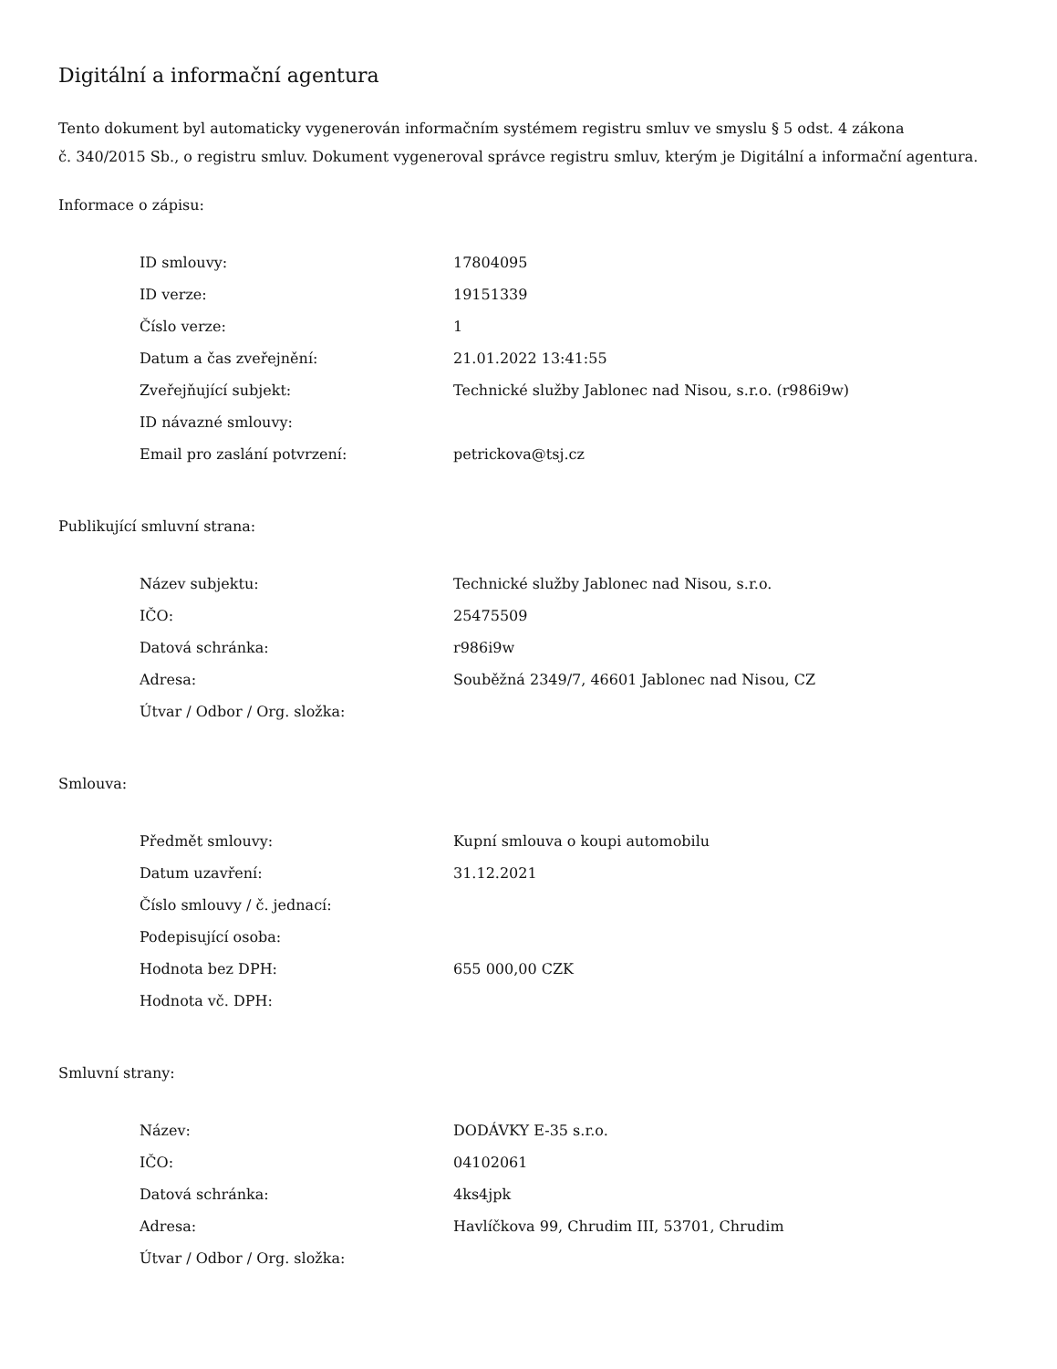Digitální a informační agentura
Tento dokument byl automaticky vygenerován informačním systémem registru smluv ve smyslu § 5 odst. 4 zákona
č. 340/2015 Sb., o registru smluv. Dokument vygeneroval správce registru smluv, kterým je Digitální a informační agentura.
Informace o zápisu:
| ID smlouvy: | 17804095 |
| ID verze: | 19151339 |
| Číslo verze: | 1 |
| Datum a čas zveřejnění: | 21.01.2022 13:41:55 |
| Zveřejňující subjekt: | Technické služby Jablonec nad Nisou, s.r.o. (r986i9w) |
| ID návazné smlouvy: | |
| Email pro zaslání potvrzení: | petrickova@tsj.cz |
Publikující smluvní strana:
| Název subjektu: | Technické služby Jablonec nad Nisou, s.r.o. |
| IČO: | 25475509 |
| Datová schránka: | r986i9w |
| Adresa: | Souběžná 2349/7, 46601 Jablonec nad Nisou, CZ |
| Útvar / Odbor / Org. složka: | |
Smlouva:
| Předmět smlouvy: | Kupní smlouva o koupi automobilu |
| Datum uzavření: | 31.12.2021 |
| Číslo smlouvy / č. jednací: | |
| Podepisující osoba: | |
| Hodnota bez DPH: | 655 000,00 CZK |
| Hodnota vč. DPH: | |
Smluvní strany:
| Název: | DODÁVKY E-35 s.r.o. |
| IČO: | 04102061 |
| Datová schránka: | 4ks4jpk |
| Adresa: | Havlíčkova 99, Chrudim III, 53701, Chrudim |
| Útvar / Odbor / Org. složka: | |